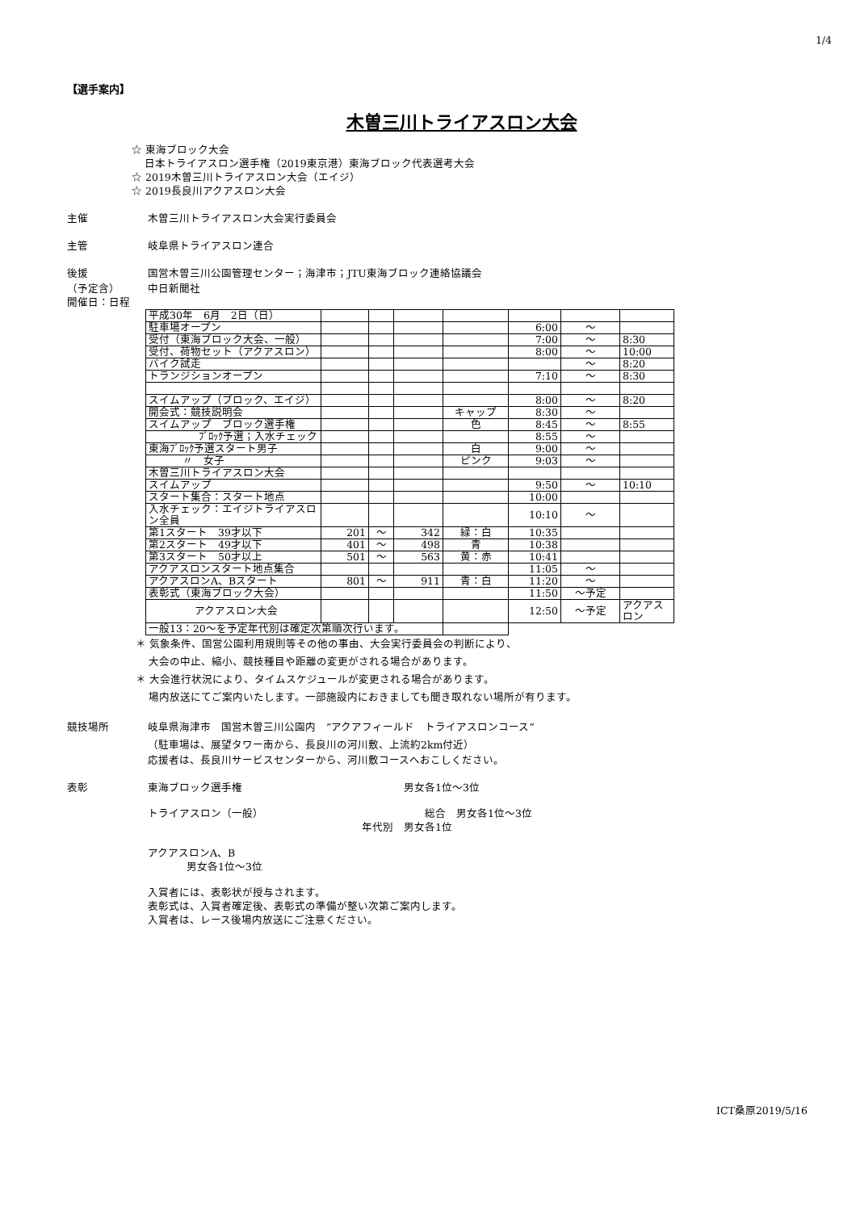1/4
【選手案内】
木曽三川トライアスロン大会
☆ 東海ブロック大会
日本トライアスロン選手権（2019東京港）東海ブロック代表選考大会
☆ 2019木曽三川トライアスロン大会（エイジ）
☆ 2019長良川アクアスロン大会
主催 木曽三川トライアスロン大会実行委員会
主管 岐阜県トライアスロン連合
後援
（予定含） 国営木曽三川公園管理センター；海津市；JTU東海ブロック連絡協議会
中日新聞社
開催日：日程
| 平成30年 6月 2日（日） | | | | | | | |
| 駐車場オープン | | | | | 6:00 | ～ | |
| 受付（東海ブロック大会、一般） | | | | | 7:00 | ～ | 8:30 |
| 受付、荷物セット（アクアスロン） | | | | | 8:00 | ～ | 10:00 |
| バイク試走 | | | | | | ～ | 8:20 |
| トランジションオープン | | | | | 7:10 | ～ | 8:30 |
| スイムアップ（ブロック、エイジ） | | | | | 8:00 | ～ | 8:20 |
| 開会式：競技説明会 | | | | キャップ | 8:30 | ～ | |
| スイムアップ ブロック選手権 | | | | 色 | 8:45 | ～ | 8:55 |
| ﾌﾞﾛｯｸ予選；入水チェック | | | | | 8:55 | ～ | |
| 東海ﾌﾞﾛｯｸ予選スタート男子 | | | | 白 | 9:00 | ～ | |
| 〃 女子 | | | | ピンク | 9:03 | ～ | |
| 木曽三川トライアスロン大会 | | | | | | | |
| スイムアップ | | | | | 9:50 | ～ | 10:10 |
| スタート集合：スタート地点 | | | | | 10:00 | | |
| 入水チェック：エイジトライアスロン全員 | | | | | 10:10 | ～ | |
| 第1スタート 39才以下 | 201 | ～ | 342 | 緑：白 | 10:35 | | |
| 第2スタート 49才以下 | 401 | ～ | 498 | 青 | 10:38 | | |
| 第3スタート 50才以上 | 501 | ～ | 563 | 黄：赤 | 10:41 | | |
| アクアスロンスタート地点集合 | | | | | 11:05 | ～ | |
| アクアスロンA、Bスタート | 801 | ～ | 911 | 青：白 | 11:20 | ～ | |
| 表彰式（東海ブロック大会） | | | | | 11:50 | ～予定 | |
| アクアスロン大会 | | | | | 12:50 | ～予定 | アクアスロン |
| 一般13：20～を予定年代別は確定次第順次行います。 | | | | | | | |
＊ 気象条件、国営公園利用規則等その他の事由、大会実行委員会の判断により、
大会の中止、縮小、競技種目や距離の変更がされる場合があります。
＊ 大会進行状況により、タイムスケジュールが変更される場合があります。
場内放送にてご案内いたします。一部施設内におきましても聞き取れない場所が有ります。
競技場所 岐阜県海津市　国営木曽三川公園内　”アクアフィールド　トライアスロンコース”
（駐車場は、展望タワー南から、長良川の河川敷、上流約2km付近）
応援者は、長良川サービスセンターから、河川敷コースへおこしください。
表彰 東海ブロック選手権 男女各1位～3位
トライアスロン（一般） 総合　男女各1位～3位
年代別　男女各1位
アクアスロンA、B
男女各1位～3位
入賞者には、表彰状が授与されます。
表彰式は、入賞者確定後、表彰式の準備が整い次第ご案内します。
入賞者は、レース後場内放送にご注意ください。
ICT桑原2019/5/16